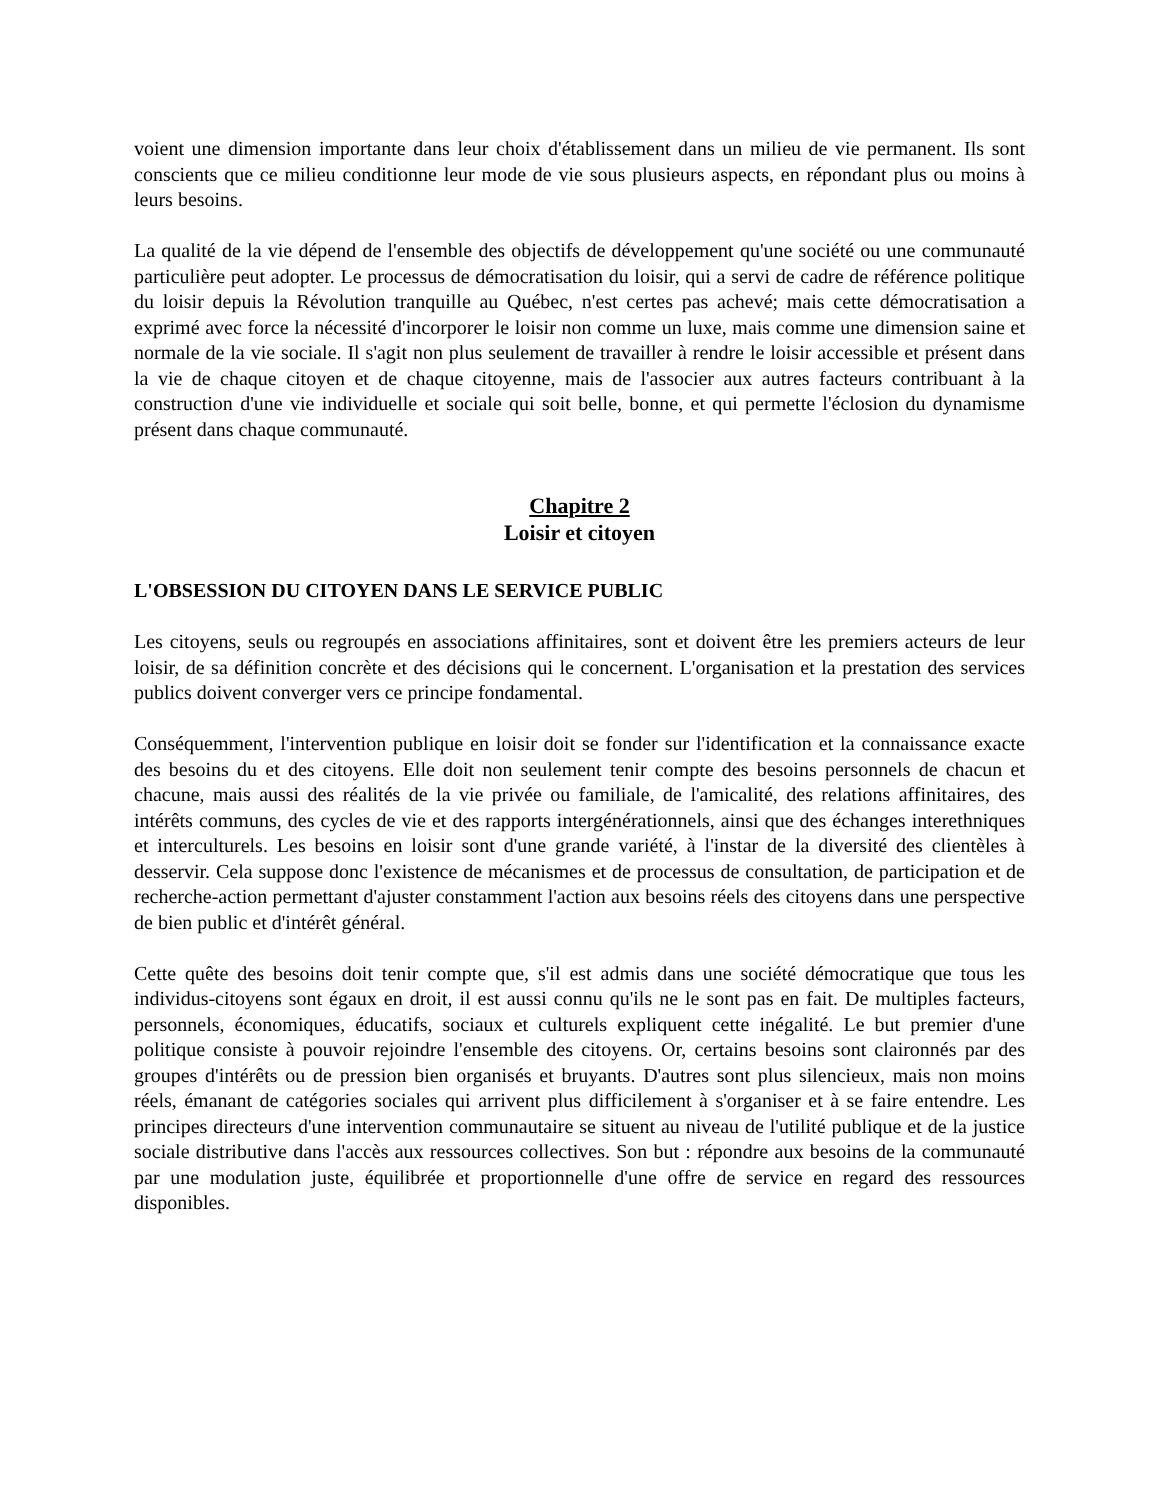voient une dimension importante dans leur choix d'établissement dans un milieu de vie permanent. Ils sont conscients que ce milieu conditionne leur mode de vie sous plusieurs aspects, en répondant plus ou moins à leurs besoins.
La qualité de la vie dépend de l'ensemble des objectifs de développement qu'une société ou une communauté particulière peut adopter. Le processus de démocratisation du loisir, qui a servi de cadre de référence politique du loisir depuis la Révolution tranquille au Québec, n'est certes pas achevé; mais cette démocratisation a exprimé avec force la nécessité d'incorporer le loisir non comme un luxe, mais comme une dimension saine et normale de la vie sociale. Il s'agit non plus seulement de travailler à rendre le loisir accessible et présent dans la vie de chaque citoyen et de chaque citoyenne, mais de l'associer aux autres facteurs contribuant à la construction d'une vie individuelle et sociale qui soit belle, bonne, et qui permette l'éclosion du dynamisme présent dans chaque communauté.
Chapitre 2
Loisir et citoyen
L'OBSESSION DU CITOYEN DANS LE SERVICE PUBLIC
Les citoyens, seuls ou regroupés en associations affinitaires, sont et doivent être les premiers acteurs de leur loisir, de sa définition concrète et des décisions qui le concernent. L'organisation et la prestation des services publics doivent converger vers ce principe fondamental.
Conséquemment, l'intervention publique en loisir doit se fonder sur l'identification et la connaissance exacte des besoins du et des citoyens. Elle doit non seulement tenir compte des besoins personnels de chacun et chacune, mais aussi des réalités de la vie privée ou familiale, de l'amicalité, des relations affinitaires, des intérêts communs, des cycles de vie et des rapports intergénérationnels, ainsi que des échanges interethniques et interculturels. Les besoins en loisir sont d'une grande variété, à l'instar de la diversité des clientèles à desservir. Cela suppose donc l'existence de mécanismes et de processus de consultation, de participation et de recherche-action permettant d'ajuster constamment l'action aux besoins réels des citoyens dans une perspective de bien public et d'intérêt général.
Cette quête des besoins doit tenir compte que, s'il est admis dans une société démocratique que tous les individus-citoyens sont égaux en droit, il est aussi connu qu'ils ne le sont pas en fait. De multiples facteurs, personnels, économiques, éducatifs, sociaux et culturels expliquent cette inégalité. Le but premier d'une politique consiste à pouvoir rejoindre l'ensemble des citoyens. Or, certains besoins sont claironnés par des groupes d'intérêts ou de pression bien organisés et bruyants. D'autres sont plus silencieux, mais non moins réels, émanant de catégories sociales qui arrivent plus difficilement à s'organiser et à se faire entendre. Les principes directeurs d'une intervention communautaire se situent au niveau de l'utilité publique et de la justice sociale distributive dans l'accès aux ressources collectives. Son but : répondre aux besoins de la communauté par une modulation juste, équilibrée et proportionnelle d'une offre de service en regard des ressources disponibles.